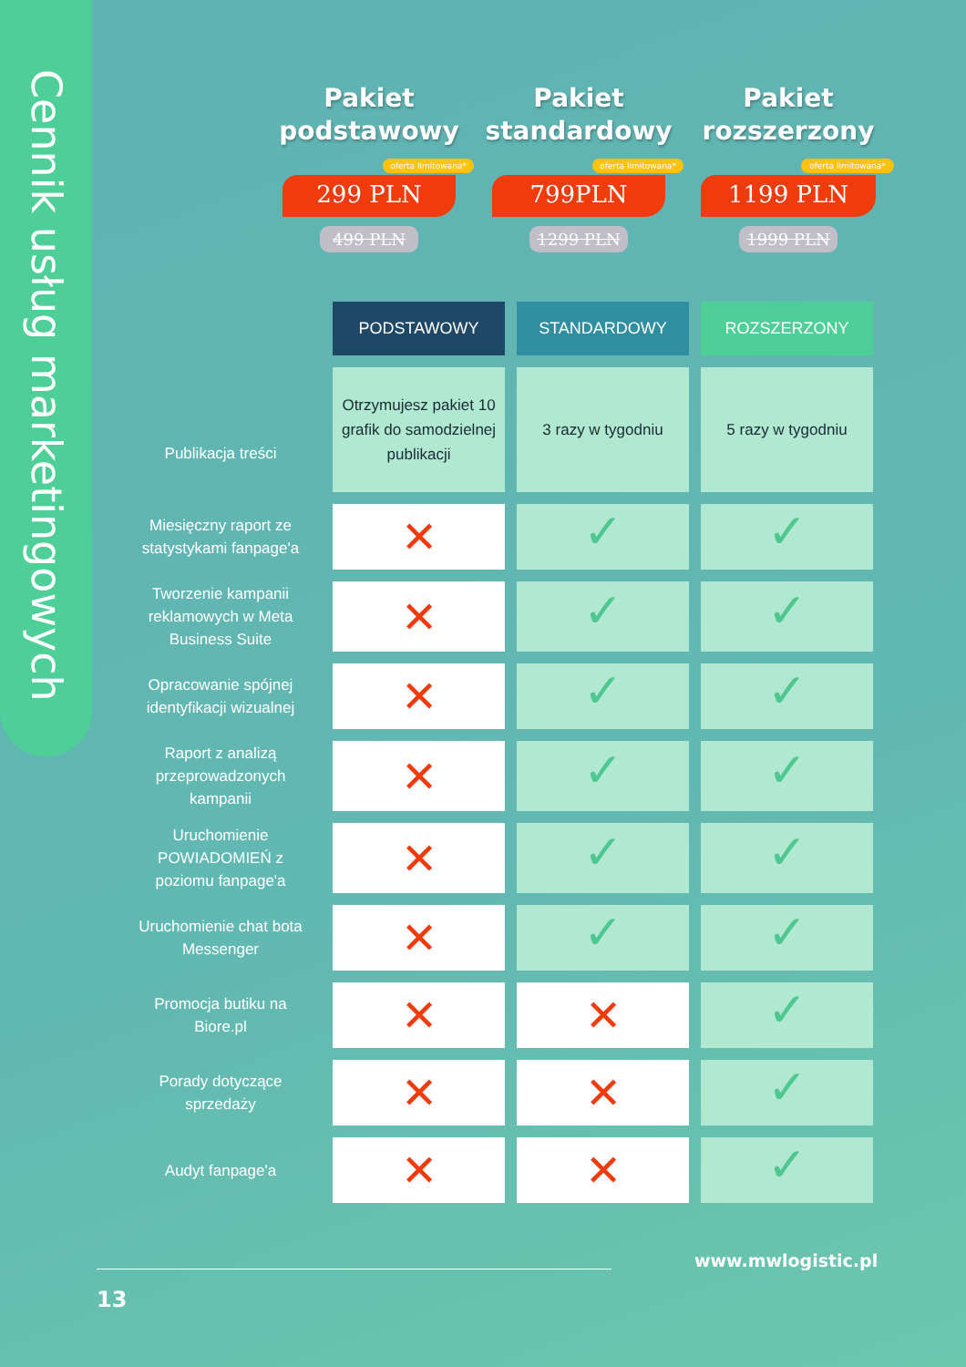Cennik usług marketingowych
Pakiet
podstawowy
oferta limitowana* 299 PLN
499 PLN
Pakiet
standardowy
oferta limitowana* 799PLN
1299 PLN
Pakiet
rozszerzony
oferta limitowana* 1199 PLN
1999 PLN
| | PODSTAWOWY | STANDARDOWY | ROZSZERZONY |
| Publikacja treści | Otrzymujesz pakiet 10 grafik do samodzielnej publikacji | 3 razy w tygodniu | 5 razy w tygodniu |
| Miesięczny raport ze statystykami fanpage'a | ✕ | ✓ | ✓ |
| Tworzenie kampanii reklamowych w Meta Business Suite | ✕ | ✓ | ✓ |
| Opracowanie spójnej identyfikacji wizualnej | ✕ | ✓ | ✓ |
| Raport z analizą przeprowadzonych kampanii | ✕ | ✓ | ✓ |
| Uruchomienie POWIADOMIEŃ z poziomu fanpage'a | ✕ | ✓ | ✓ |
| Uruchomienie chat bota Messenger | ✕ | ✓ | ✓ |
| Promocja butiku na Biore.pl | ✕ | ✕ | ✓ |
| Porady dotyczące sprzedaży | ✕ | ✕ | ✓ |
| Audyt fanpage'a | ✕ | ✕ | ✓ |
www.mwlogistic.pl
13